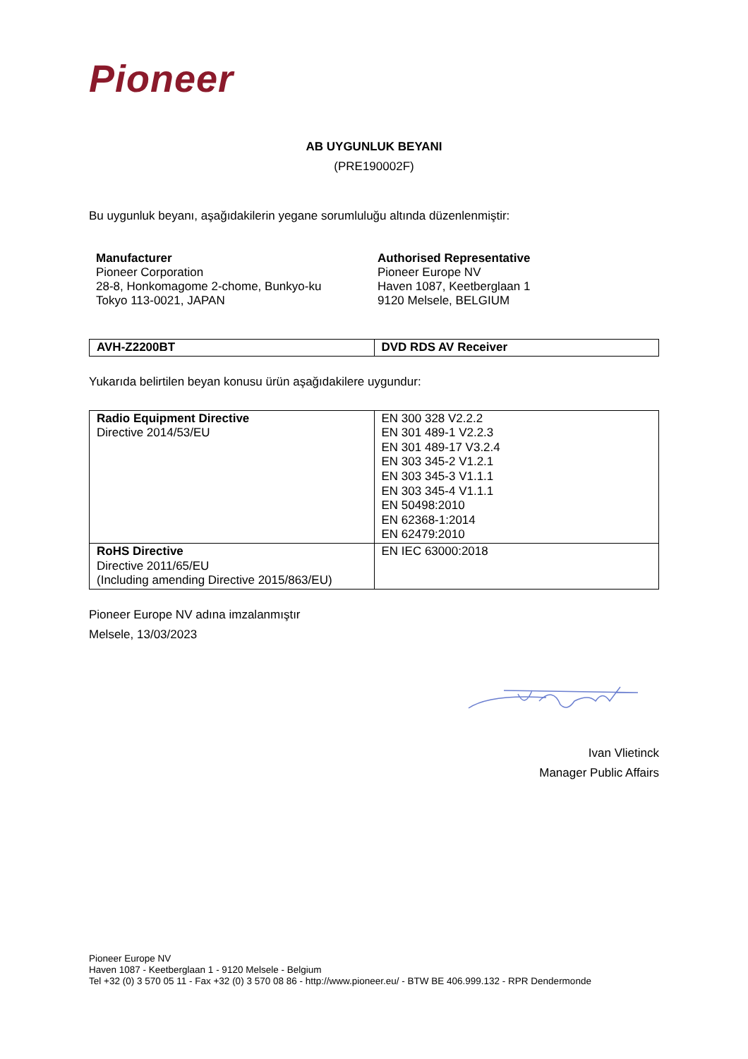Pioneer
AB UYGUNLUK BEYANI
(PRE190002F)
Bu uygunluk beyanı, aşağıdakilerin yegane sorumluluğu altında düzenlenmiştir:
Manufacturer
Pioneer Corporation
28-8, Honkomagome 2-chome, Bunkyo-ku
Tokyo 113-0021, JAPAN
Authorised Representative
Pioneer Europe NV
Haven 1087, Keetberglaan 1
9120 Melsele, BELGIUM
| AVH-Z2200BT | DVD RDS AV Receiver |
Yukarıda belirtilen beyan konusu ürün aşağıdakilere uygundur:
| Radio Equipment Directive Directive 2014/53/EU | EN 300 328 V2.2.2 EN 301 489-1 V2.2.3 EN 301 489-17 V3.2.4 EN 303 345-2 V1.2.1 EN 303 345-3 V1.1.1 EN 303 345-4 V1.1.1 EN 50498:2010 EN 62368-1:2014 EN 62479:2010 |
| RoHS Directive Directive 2011/65/EU (Including amending Directive 2015/863/EU) | EN IEC 63000:2018 |
Pioneer Europe NV adına imzalanmıştır
Melsele, 13/03/2023
Ivan Vlietinck
Manager Public Affairs
Pioneer Europe NV
Haven 1087 - Keetberglaan 1 - 9120 Melsele - Belgium
Tel +32 (0) 3 570 05 11 - Fax +32 (0) 3 570 08 86 - http://www.pioneer.eu/ - BTW BE 406.999.132 - RPR Dendermonde